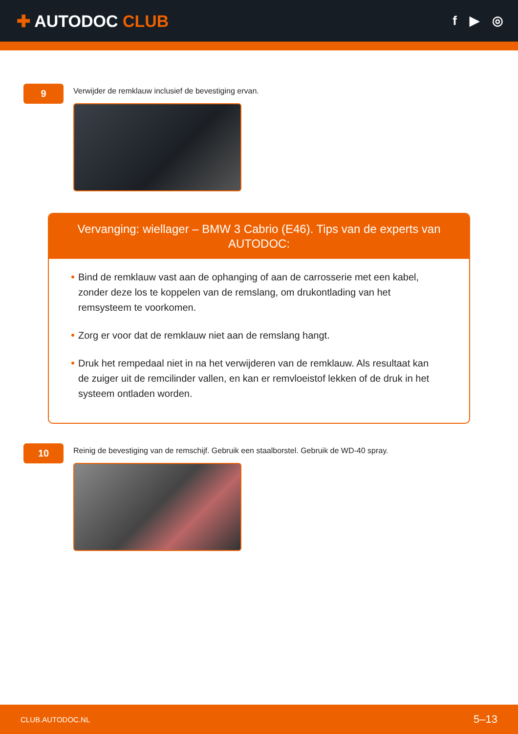✚ AUTODOC CLUB
f ▶ ◎
9
Verwijder de remklauw inclusief de bevestiging ervan.
Vervanging: wiellager – BMW 3 Cabrio (E46). Tips van de experts van AUTODOC:
Bind de remklauw vast aan de ophanging of aan de carrosserie met een kabel, zonder deze los te koppelen van de remslang, om drukontlading van het remsysteem te voorkomen.
Zorg er voor dat de remklauw niet aan de remslang hangt.
Druk het rempedaal niet in na het verwijderen van de remklauw. Als resultaat kan de zuiger uit de remcilinder vallen, en kan er remvloeistof lekken of de druk in het systeem ontladen worden.
10
Reinig de bevestiging van de remschijf. Gebruik een staalborstel. Gebruik de WD-40 spray.
CLUB.AUTODOC.NL 5–13